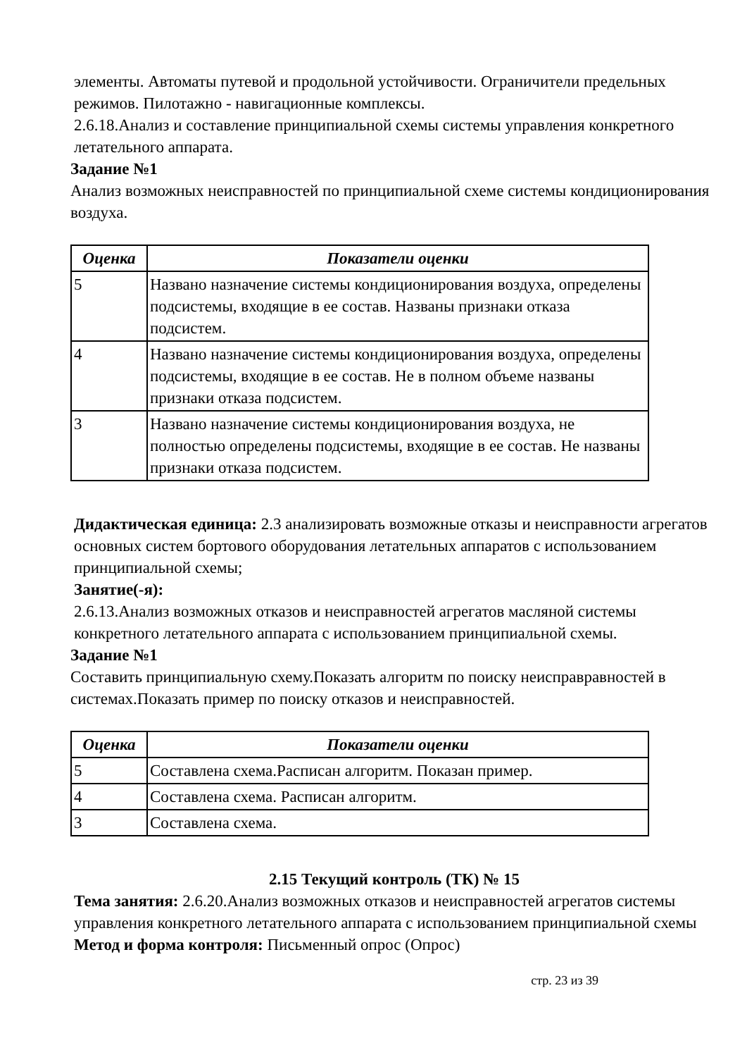элементы. Автоматы путевой и продольной устойчивости. Ограничители предельных режимов. Пилотажно - навигационные комплексы.
2.6.18.Анализ и составление принципиальной схемы системы управления конкретного летательного аппарата.
Задание №1
Анализ возможных неисправностей по принципиальной схеме системы кондиционирования воздуха.
| Оценка | Показатели оценки |
| --- | --- |
| 5 | Названо назначение системы кондиционирования воздуха, определены подсистемы, входящие в ее состав. Названы признаки отказа подсистем. |
| 4 | Названо назначение системы кондиционирования воздуха, определены подсистемы, входящие в ее состав. Не в полном объеме названы признаки отказа подсистем. |
| 3 | Названо назначение системы кондиционирования воздуха, не полностью определены подсистемы, входящие в ее состав. Не названы признаки отказа подсистем. |
Дидактическая единица: 2.3 анализировать возможные отказы и неисправности агрегатов основных систем бортового оборудования летательных аппаратов с использованием принципиальной схемы;
Занятие(-я):
2.6.13.Анализ возможных отказов и неисправностей агрегатов масляной системы конкретного летательного аппарата с использованием принципиальной схемы.
Задание №1
Составить принципиальную схему.Показать алгоритм по поиску неисправравностей в системах.Показать пример по поиску отказов и неисправностей.
| Оценка | Показатели оценки |
| --- | --- |
| 5 | Составлена схема.Расписан алгоритм. Показан пример. |
| 4 | Составлена схема. Расписан алгоритм. |
| 3 | Составлена схема. |
2.15 Текущий контроль (ТК) № 15
Тема занятия: 2.6.20.Анализ возможных отказов и неисправностей агрегатов системы управления конкретного летательного аппарата с использованием принципиальной схемы
Метод и форма контроля: Письменный опрос (Опрос)
стр. 23 из 39